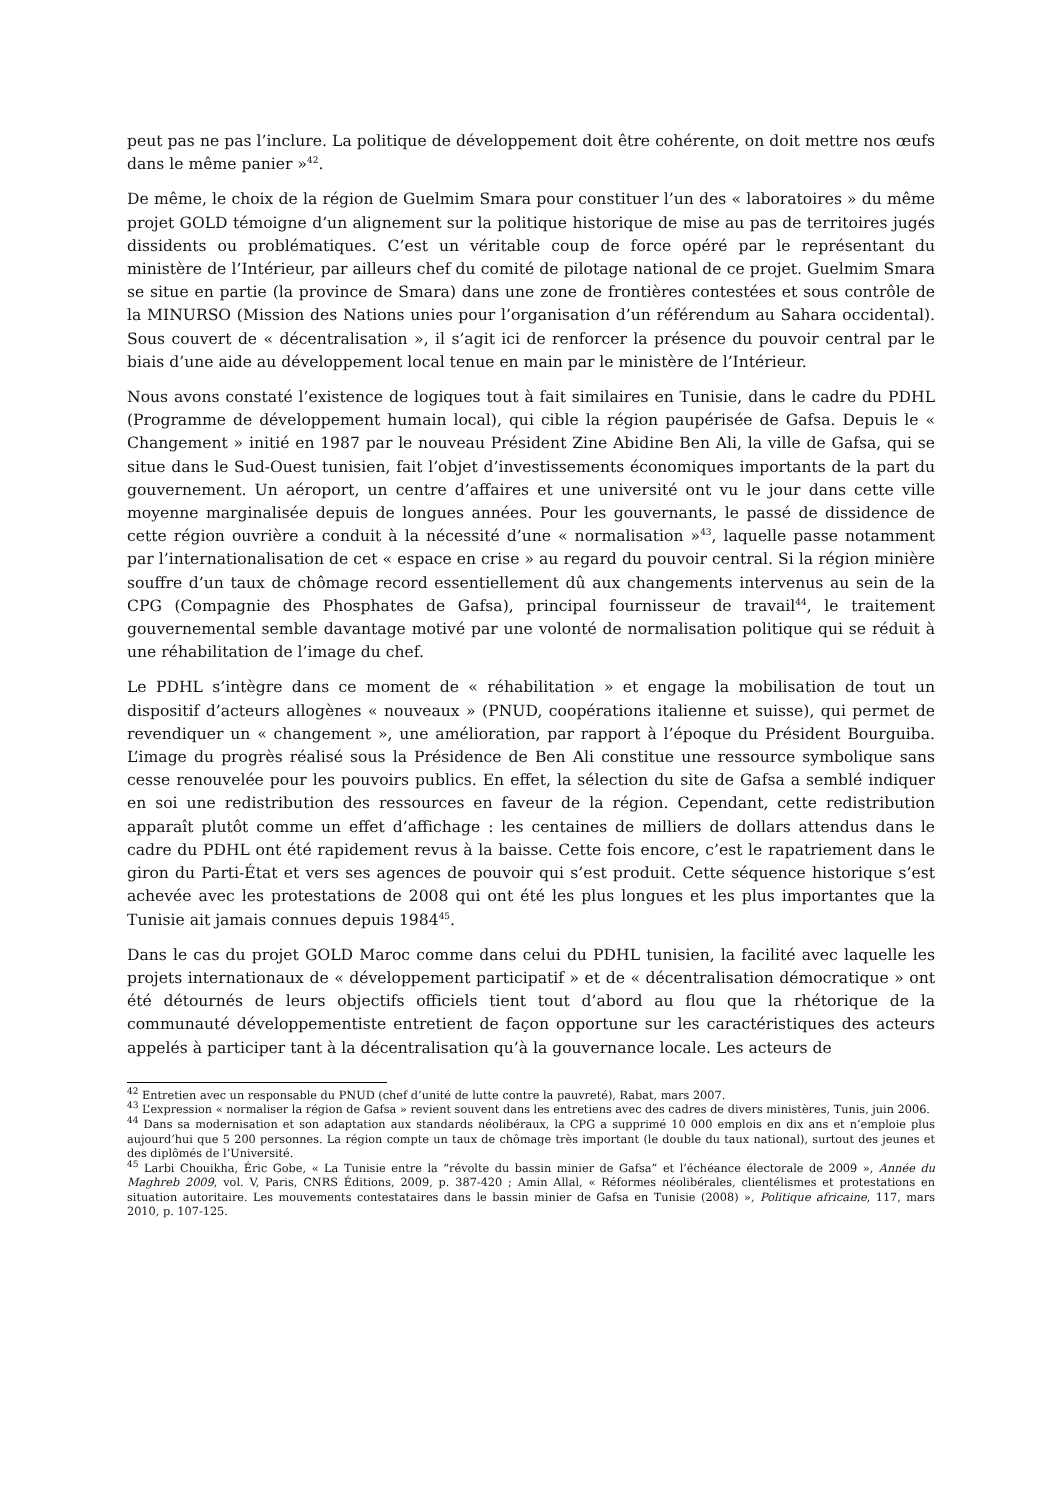peut pas ne pas l’inclure. La politique de développement doit être cohérente, on doit mettre nos œufs dans le même panier »<sup>42</sup>.
De même, le choix de la région de Guelmim Smara pour constituer l’un des « laboratoires » du même projet GOLD témoigne d’un alignement sur la politique historique de mise au pas de territoires jugés dissidents ou problématiques. C’est un véritable coup de force opéré par le représentant du ministère de l’Intérieur, par ailleurs chef du comité de pilotage national de ce projet. Guelmim Smara se situe en partie (la province de Smara) dans une zone de frontières contestées et sous contrôle de la MINURSO (Mission des Nations unies pour l’organisation d’un référendum au Sahara occidental). Sous couvert de « décentralisation », il s’agit ici de renforcer la présence du pouvoir central par le biais d’une aide au développement local tenue en main par le ministère de l’Intérieur.
Nous avons constaté l’existence de logiques tout à fait similaires en Tunisie, dans le cadre du PDHL (Programme de développement humain local), qui cible la région paupérisée de Gafsa. Depuis le « Changement » initié en 1987 par le nouveau Président Zine Abidine Ben Ali, la ville de Gafsa, qui se situe dans le Sud-Ouest tunisien, fait l’objet d’investissements économiques importants de la part du gouvernement. Un aéroport, un centre d’affaires et une université ont vu le jour dans cette ville moyenne marginalisée depuis de longues années. Pour les gouvernants, le passé de dissidence de cette région ouvrière a conduit à la nécessité d’une « normalisation »<sup>43</sup>, laquelle passe notamment par l’internationalisation de cet « espace en crise » au regard du pouvoir central. Si la région minière souffre d’un taux de chômage record essentiellement dû aux changements intervenus au sein de la CPG (Compagnie des Phosphates de Gafsa), principal fournisseur de travail<sup>44</sup>, le traitement gouvernemental semble davantage motivé par une volonté de normalisation politique qui se réduit à une réhabilitation de l’image du chef.
Le PDHL s’intègre dans ce moment de « réhabilitation » et engage la mobilisation de tout un dispositif d’acteurs allogènes « nouveaux » (PNUD, coopérations italienne et suisse), qui permet de revendiquer un « changement », une amélioration, par rapport à l’époque du Président Bourguiba. L’image du progrès réalisé sous la Présidence de Ben Ali constitue une ressource symbolique sans cesse renouvelée pour les pouvoirs publics. En effet, la sélection du site de Gafsa a semblé indiquer en soi une redistribution des ressources en faveur de la région. Cependant, cette redistribution apparaît plutôt comme un effet d’affichage : les centaines de milliers de dollars attendus dans le cadre du PDHL ont été rapidement revus à la baisse. Cette fois encore, c’est le rapatriement dans le giron du Parti-État et vers ses agences de pouvoir qui s’est produit. Cette séquence historique s’est achevée avec les protestations de 2008 qui ont été les plus longues et les plus importantes que la Tunisie ait jamais connues depuis 1984<sup>45</sup>.
Dans le cas du projet GOLD Maroc comme dans celui du PDHL tunisien, la facilité avec laquelle les projets internationaux de « développement participatif » et de « décentralisation démocratique » ont été détournés de leurs objectifs officiels tient tout d’abord au flou que la rhétorique de la communauté développementiste entretient de façon opportune sur les caractéristiques des acteurs appelés à participer tant à la décentralisation qu’à la gouvernance locale. Les acteurs de
<sup>42</sup> Entretien avec un responsable du PNUD (chef d’unité de lutte contre la pauvreté), Rabat, mars 2007.
<sup>43</sup> L’expression « normaliser la région de Gafsa » revient souvent dans les entretiens avec des cadres de divers ministères, Tunis, juin 2006.
<sup>44</sup> Dans sa modernisation et son adaptation aux standards néolibéraux, la CPG a supprimé 10 000 emplois en dix ans et n’emploie plus aujourd’hui que 5 200 personnes. La région compte un taux de chômage très important (le double du taux national), surtout des jeunes et des diplômés de l’Université.
<sup>45</sup> Larbi Chouikha, Éric Gobe, « La Tunisie entre la “révolte du bassin minier de Gafsa” et l’échéance électorale de 2009 », Année du Maghreb 2009, vol. V, Paris, CNRS Éditions, 2009, p. 387-420 ; Amin Allal, « Réformes néolibérales, clientélismes et protestations en situation autoritaire. Les mouvements contestataires dans le bassin minier de Gafsa en Tunisie (2008) », Politique africaine, 117, mars 2010, p. 107-125.